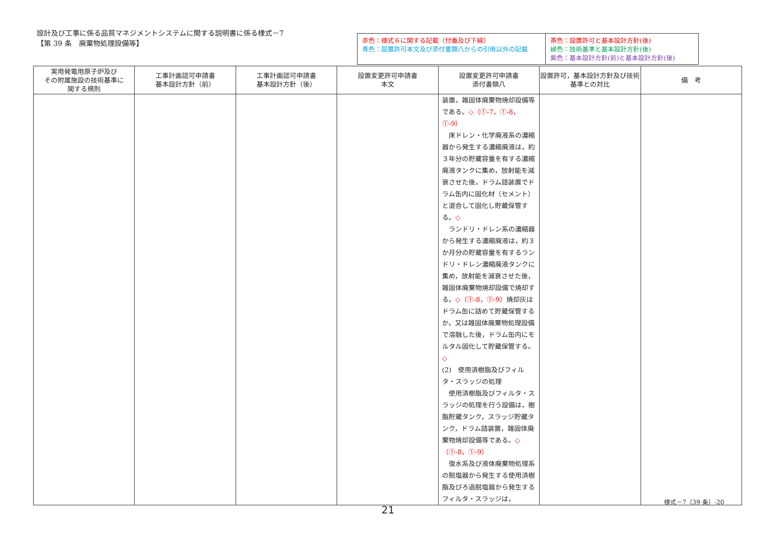設計及び工事に係る品質マネジメントシステムに関する説明書に係る様式－7
【第 39 条　廃棄物処理設備等】
赤色：様式６に関する記載（付番及び下線）
青色：設置許可本文及び添付書類八からの引用以外の記載
茶色：設置許可と基本設計方針(後)
緑色：技術基準と基本設計方針(後)
紫色：基本設計方針(前)と基本設計方針(後)
| 実用発電用原子炉及び その附属施設の技術基準に 関する規則 | 工事計画認可申請書 基本設計方針（前） | 工事計画認可申請書 基本設計方針（後） | 設置変更許可申請書 本文 | 設置変更許可申請書 添付書類八 | 設置許可，基本設計方針及び技術基準との対比 | 備 考 |
| --- | --- | --- | --- | --- | --- | --- |
| | | | | 装置，雑固体廃棄物焼却設備等である。 ◇（①-7，①-8，①-9） 床ドレン・化学廃液系の濃縮器から発生する濃縮廃液は，約３年分の貯蔵容量を有する濃縮廃液タンクに集め，放射能を減衰させた後，ドラム詰装置でドラム缶内に固化材（セメント）と混合して固化し貯蔵保管する。 ◇ ランドリ・ドレン系の濃縮器から発生する濃縮廃液は，約３か月分の貯蔵容量を有するランドリ・ドレン濃縮廃液タンクに集め，放射能を減衰させた後，雑固体廃棄物焼却設備で焼却する。 ◇（①-8，①-9） 焼却灰はドラム缶に詰めて貯蔵保管するか，又は雑固体廃棄物処理設備で溶融した後，ドラム缶内にモルタル固化して貯蔵保管する。 ◇ (2) 使用済樹脂及びフィルタ・スラッジの処理 使用済樹脂及びフィルタ・スラッジの処理を行う設備は，樹脂貯蔵タンク，スラッジ貯蔵タンク，ドラム詰装置，雑固体廃棄物焼却設備等である。 ◇（①-8，①-9） 復水系及び液体廃棄物処理系の脱塩器から発生する使用済樹脂及びろ過脱塩器から発生するフィルタ・スラッジは， | | |
様式－7（39 条）-20
21